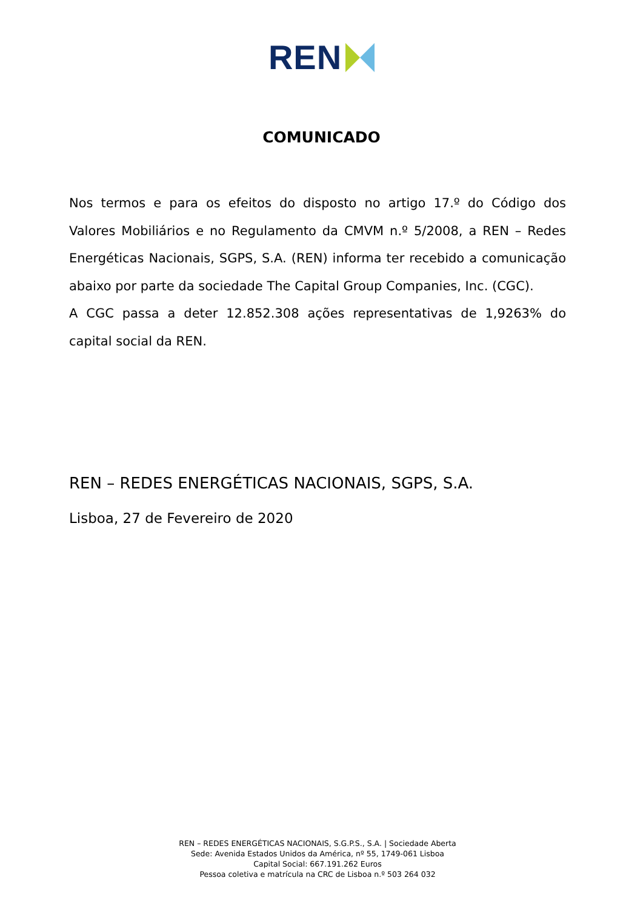REN
COMUNICADO
Nos termos e para os efeitos do disposto no artigo 17.º do Código dos Valores Mobiliários e no Regulamento da CMVM n.º 5/2008, a REN – Redes Energéticas Nacionais, SGPS, S.A. (REN) informa ter recebido a comunicação abaixo por parte da sociedade The Capital Group Companies, Inc. (CGC).
A CGC passa a deter 12.852.308 ações representativas de 1,9263% do capital social da REN.
REN – REDES ENERGÉTICAS NACIONAIS, SGPS, S.A.
Lisboa, 27 de Fevereiro de 2020
REN – REDES ENERGÉTICAS NACIONAIS, S.G.P.S., S.A. | Sociedade Aberta
Sede: Avenida Estados Unidos da América, nº 55, 1749-061 Lisboa
Capital Social: 667.191.262 Euros
Pessoa coletiva e matrícula na CRC de Lisboa n.º 503 264 032